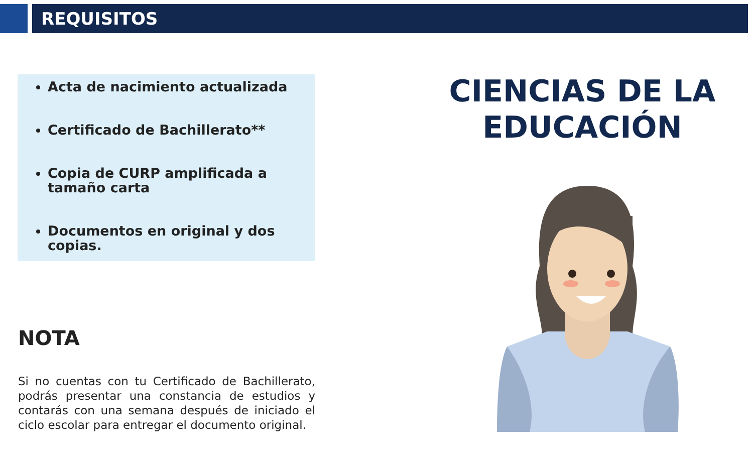REQUISITOS
Acta de nacimiento actualizada
Certificado de Bachillerato**
Copia de CURP amplificada a tamaño carta
Documentos en original y dos copias.
NOTA
Si no cuentas con tu Certificado de Bachillerato, podrás presentar una constancia de estudios y contarás con una semana después de iniciado el ciclo escolar para entregar el documento original.
CIENCIAS DE LA EDUCACIÓN